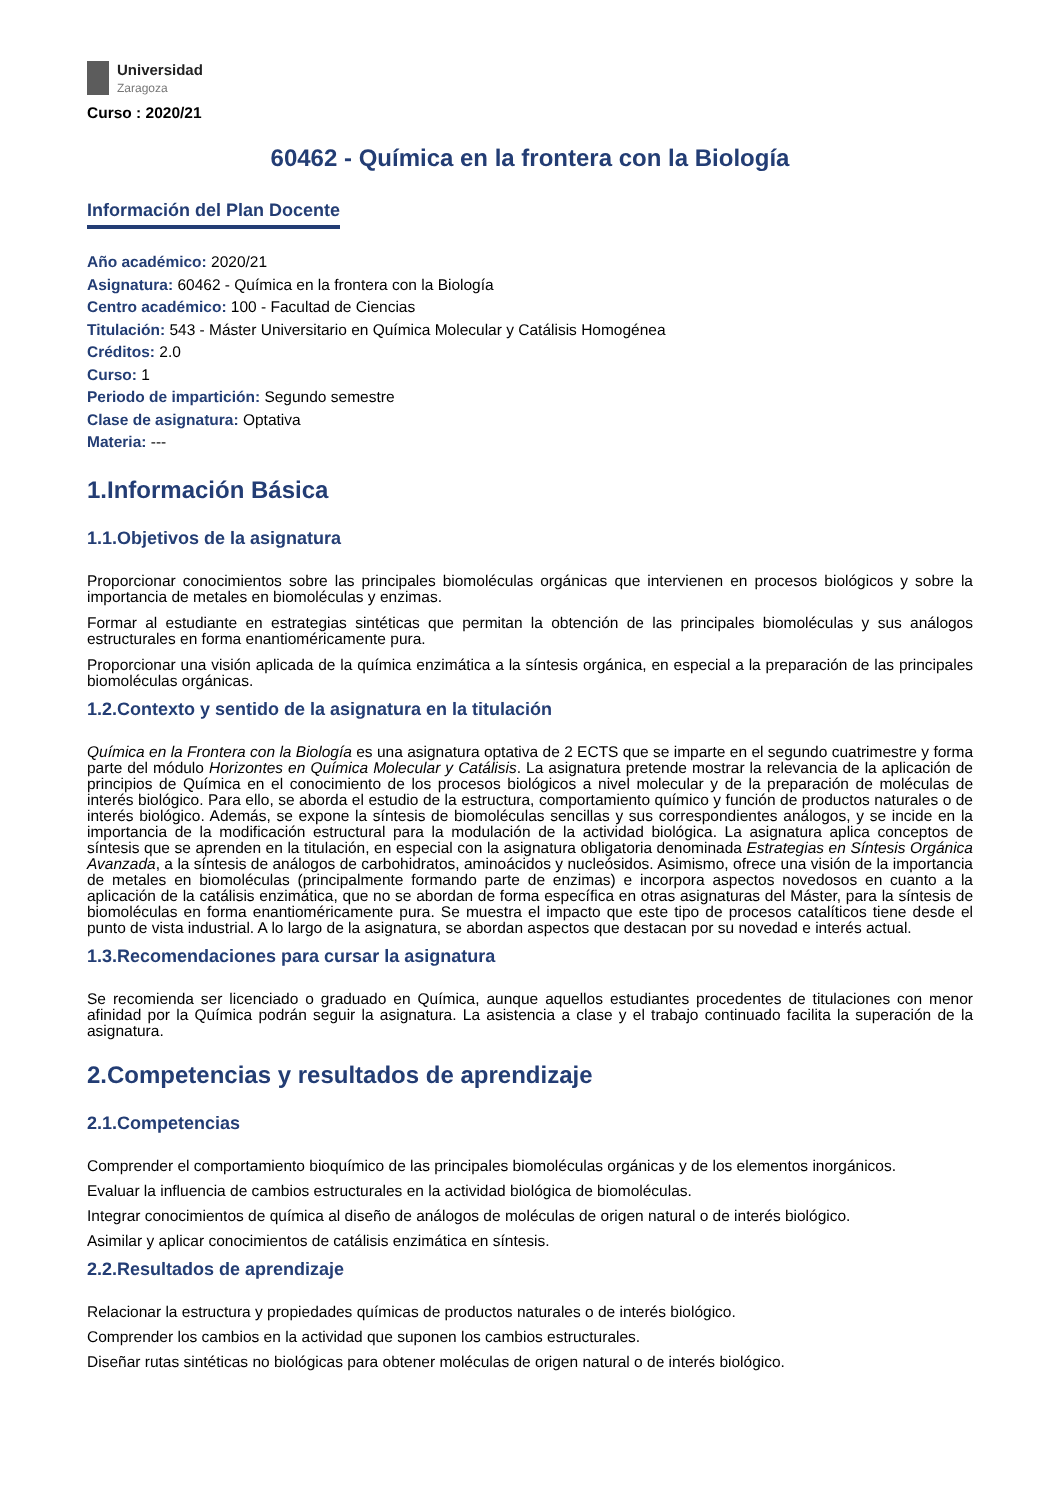Universidad
Zaragoza
Curso : 2020/21
60462 - Química en la frontera con la Biología
Información del Plan Docente
Año académico: 2020/21
Asignatura: 60462 - Química en la frontera con la Biología
Centro académico: 100 - Facultad de Ciencias
Titulación: 543 - Máster Universitario en Química Molecular y Catálisis Homogénea
Créditos: 2.0
Curso: 1
Periodo de impartición: Segundo semestre
Clase de asignatura: Optativa
Materia: ---
1.Información Básica
1.1.Objetivos de la asignatura
Proporcionar conocimientos sobre las principales biomoléculas orgánicas que intervienen en procesos biológicos y sobre la importancia de metales en biomoléculas y enzimas.
Formar al estudiante en estrategias sintéticas que permitan la obtención de las principales biomoléculas y sus análogos estructurales en forma enantioméricamente pura.
Proporcionar una visión aplicada de la química enzimática a la síntesis orgánica, en especial a la preparación de las principales biomoléculas orgánicas.
1.2.Contexto y sentido de la asignatura en la titulación
Química en la Frontera con la Biología es una asignatura optativa de 2 ECTS que se imparte en el segundo cuatrimestre y forma parte del módulo Horizontes en Química Molecular y Catálisis. La asignatura pretende mostrar la relevancia de la aplicación de principios de Química en el conocimiento de los procesos biológicos a nivel molecular y de la preparación de moléculas de interés biológico. Para ello, se aborda el estudio de la estructura, comportamiento químico y función de productos naturales o de interés biológico. Además, se expone la síntesis de biomoléculas sencillas y sus correspondientes análogos, y se incide en la importancia de la modificación estructural para la modulación de la actividad biológica. La asignatura aplica conceptos de síntesis que se aprenden en la titulación, en especial con la asignatura obligatoria denominada Estrategias en Síntesis Orgánica Avanzada, a la síntesis de análogos de carbohidratos, aminoácidos y nucleósidos. Asimismo, ofrece una visión de la importancia de metales en biomoléculas (principalmente formando parte de enzimas) e incorpora aspectos novedosos en cuanto a la aplicación de la catálisis enzimática, que no se abordan de forma específica en otras asignaturas del Máster, para la síntesis de biomoléculas en forma enantioméricamente pura. Se muestra el impacto que este tipo de procesos catalíticos tiene desde el punto de vista industrial. A lo largo de la asignatura, se abordan aspectos que destacan por su novedad e interés actual.
1.3.Recomendaciones para cursar la asignatura
Se recomienda ser licenciado o graduado en Química, aunque aquellos estudiantes procedentes de titulaciones con menor afinidad por la Química podrán seguir la asignatura. La asistencia a clase y el trabajo continuado facilita la superación de la asignatura.
2.Competencias y resultados de aprendizaje
2.1.Competencias
Comprender el comportamiento bioquímico de las principales biomoléculas orgánicas y de los elementos inorgánicos.
Evaluar la influencia de cambios estructurales en la actividad biológica de biomoléculas.
Integrar conocimientos de química al diseño de análogos de moléculas de origen natural o de interés biológico.
Asimilar y aplicar conocimientos de catálisis enzimática en síntesis.
2.2.Resultados de aprendizaje
Relacionar la estructura y propiedades químicas de productos naturales o de interés biológico.
Comprender los cambios en la actividad que suponen los cambios estructurales.
Diseñar rutas sintéticas no biológicas para obtener moléculas de origen natural o de interés biológico.